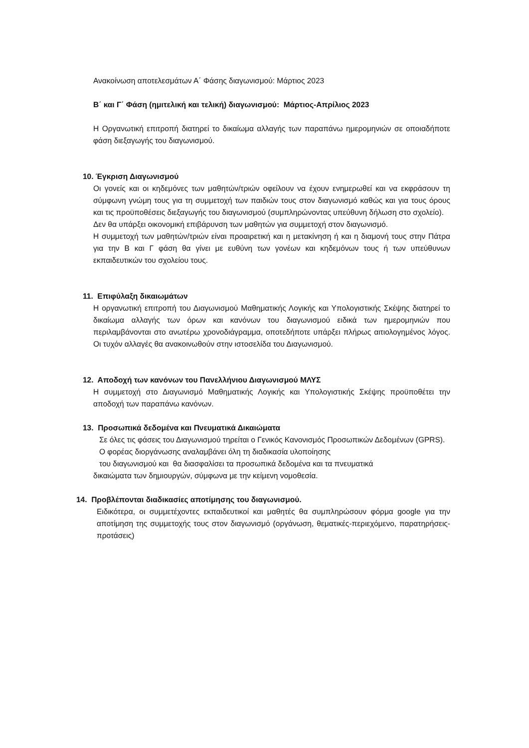Ανακοίνωση αποτελεσμάτων Α΄ Φάσης διαγωνισμού: Μάρτιος 2023
Β΄ και Γ΄ Φάση (ημιτελική και τελική) διαγωνισμού: Μάρτιος-Απρίλιος 2023
Η Οργανωτική επιτροπή διατηρεί το δικαίωμα αλλαγής των παραπάνω ημερομηνιών σε οποιαδήποτε φάση διεξαγωγής του διαγωνισμού.
10. Έγκριση Διαγωνισμού
Οι γονείς και οι κηδεμόνες των μαθητών/τριών οφείλουν να έχουν ενημερωθεί και να εκφράσουν τη σύμφωνη γνώμη τους για τη συμμετοχή των παιδιών τους στον διαγωνισμό καθώς και για τους όρους και τις προϋποθέσεις διεξαγωγής του διαγωνισμού (συμπληρώνοντας υπεύθυνη δήλωση στο σχολείο).
Δεν θα υπάρξει οικονομική επιβάρυνση των μαθητών για συμμετοχή στον διαγωνισμό.
Η συμμετοχή των μαθητών/τριών είναι προαιρετική και η μετακίνηση ή και η διαμονή τους στην Πάτρα για την Β και Γ φάση θα γίνει με ευθύνη των γονέων και κηδεμόνων τους ή των υπεύθυνων εκπαιδευτικών του σχολείου τους.
11. Επιφύλαξη δικαιωμάτων
Η οργανωτική επιτροπή του Διαγωνισμού Μαθηματικής Λογικής και Υπολογιστικής Σκέψης διατηρεί το δικαίωμα αλλαγής των όρων και κανόνων του διαγωνισμού ειδικά των ημερομηνιών που περιλαμβάνονται στο ανωτέρω χρονοδιάγραμμα, οποτεδήποτε υπάρξει πλήρως αιτιολογημένος λόγος. Οι τυχόν αλλαγές θα ανακοινωθούν στην ιστοσελίδα του Διαγωνισμού.
12. Αποδοχή των κανόνων του Πανελλήνιου Διαγωνισμού ΜΛΥΣ
Η συμμετοχή στο Διαγωνισμό Μαθηματικής Λογικής και Υπολογιστικής Σκέψης προϋποθέτει την αποδοχή των παραπάνω κανόνων.
13. Προσωπικά δεδομένα και Πνευματικά Δικαιώματα
Σε όλες τις φάσεις του Διαγωνισμού τηρείται ο Γενικός Κανονισμός Προσωπικών Δεδομένων (GPRS).
Ο φορέας διοργάνωσης αναλαμβάνει όλη τη διαδικασία υλοποίησης
του διαγωνισμού και θα διασφαλίσει τα προσωπικά δεδομένα και τα πνευματικά
δικαιώματα των δημιουργών, σύμφωνα με την κείμενη νομοθεσία.
14. Προβλέπονται διαδικασίες αποτίμησης του διαγωνισμού.
Ειδικότερα, οι συμμετέχοντες εκπαιδευτικοί και μαθητές θα συμπληρώσουν φόρμα google για την αποτίμηση της συμμετοχής τους στον διαγωνισμό (οργάνωση, θεματικές-περιεχόμενο, παρατηρήσεις-προτάσεις)